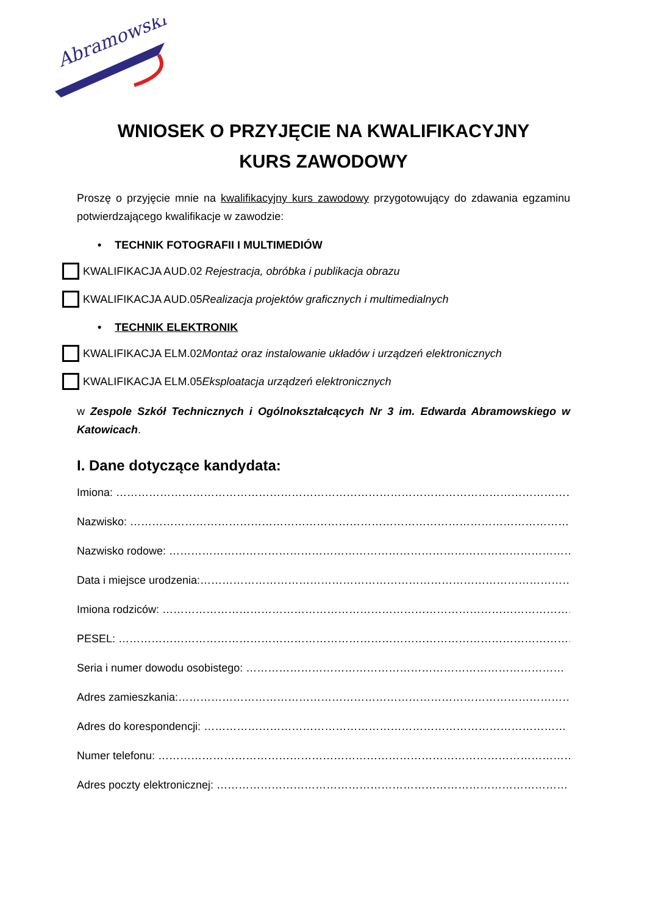Abramowski
WNIOSEK O PRZYJĘCIE NA KWALIFIKACYJNY KURS ZAWODOWY
Proszę o przyjęcie mnie na kwalifikacyjny kurs zawodowy przygotowujący do zdawania egzaminu potwierdzającego kwalifikacje w zawodzie:
• TECHNIK FOTOGRAFII I MULTIMEDIÓW
KWALIFIKACJA AUD.02 Rejestracja, obróbka i publikacja obrazu
KWALIFIKACJA AUD.05 Realizacja projektów graficznych i multimedialnych
• TECHNIK ELEKTRONIK
KWALIFIKACJA ELM.02 Montaż oraz instalowanie układów i urządzeń elektronicznych
KWALIFIKACJA ELM.05 Eksploatacja urządzeń elektronicznych
w Zespole Szkół Technicznych i Ogólnokształcących Nr 3 im. Edwarda Abramowskiego w Katowicach.
I. Dane dotyczące kandydata:
Imiona: ……………………………………………………………………………………………………………………
Nazwisko: …………………………………………………………………………………………………………………
Nazwisko rodowe: ……………………………………………………………………………………………………
Data i miejsce urodzenia:…………………………………………………………………………………………
Imiona rodziców: ……………………………………………………………………………………………………
PESEL: ……………………………………………………………………………………………………………………
Seria i numer dowodu osobistego: ……………………………………………………………………………
Adres zamieszkania:…………………………………………………………………………………………………
Adres do korespondencji: ………………………………………………………………………………………
Numer telefonu: ………………………………………………………………………………………………………
Adres poczty elektronicznej: ……………………………………………………………………………………